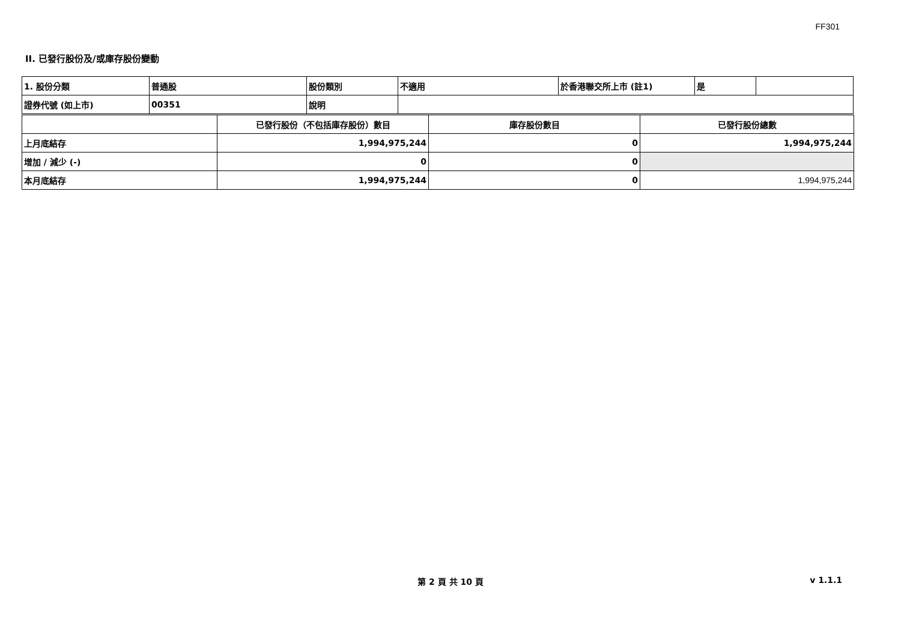FF301
II. 已發行股份及/或庫存股份變動
| 1. 股份分類 | 普通股 | 股份類別 | 不適用 | 於香港聯交所上市 (註1) | 是 | |
| 證券代號 (如上市) | 00351 | 說明 | | | | |
| | 已發行股份（不包括庫存股份）數目 | 庫存股份數目 | 已發行股份總數 |
| 上月底結存 | 1,994,975,244 | 0 | 1,994,975,244 |
| 增加 / 減少 (-) | 0 | 0 | |
| 本月底結存 | 1,994,975,244 | 0 | 1,994,975,244 |
第 2 頁 共 10 頁 v 1.1.1